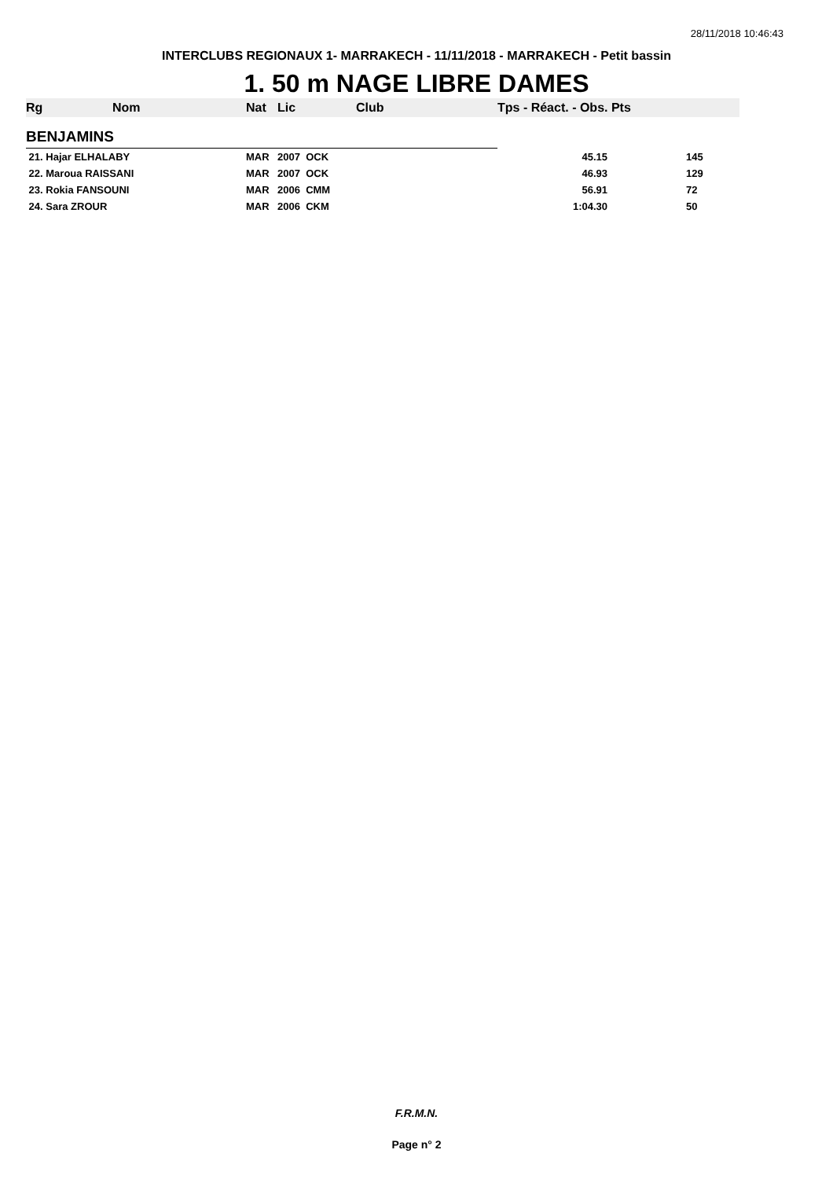28/11/2018 10:46:43
INTERCLUBS REGIONAUX 1- MARRAKECH - 11/11/2018 - MARRAKECH - Petit bassin
1. 50 m NAGE LIBRE DAMES
| Rg | Nom | Nat | Lic | Club | Tps - Réact. - Obs. Pts | |
| --- | --- | --- | --- | --- | --- | --- |
| BENJAMINS | | | | | | |
| 21. Hajar ELHALABY | | MAR | 2007 OCK | | 45.15 | 145 |
| 22. Maroua RAISSANI | | MAR | 2007 OCK | | 46.93 | 129 |
| 23. Rokia FANSOUNI | | MAR | 2006 CMM | | 56.91 | 72 |
| 24. Sara ZROUR | | MAR | 2006 CKM | | 1:04.30 | 50 |
F.R.M.N.
Page n° 2